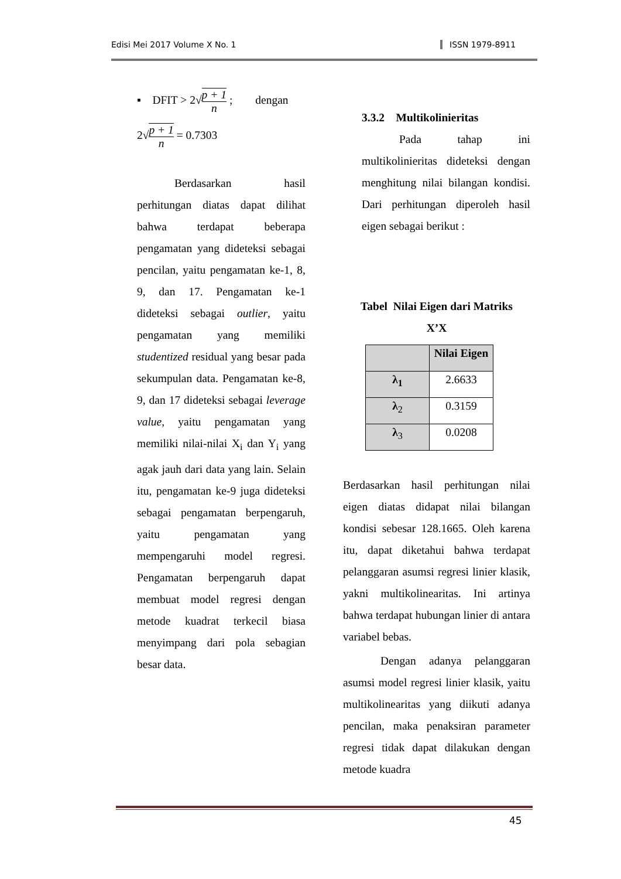Edisi Mei 2017 Volume X No. 1 ISSN 1979-8911
▪ DFIT > 2√p + 1 n ; dengan
2√p + 1 n = 0.7303
Berdasarkan hasil perhitungan diatas dapat dilihat bahwa terdapat beberapa pengamatan yang dideteksi sebagai pencilan, yaitu pengamatan ke-1, 8, 9, dan 17. Pengamatan ke-1 dideteksi sebagai outlier, yaitu pengamatan yang memiliki studentized residual yang besar pada sekumpulan data. Pengamatan ke-8, 9, dan 17 dideteksi sebagai leverage value, yaitu pengamatan yang memiliki nilai-nilai X<sub>i</sub> dan Y<sub>i</sub> yang agak jauh dari data yang lain. Selain itu, pengamatan ke-9 juga dideteksi sebagai pengamatan berpengaruh, yaitu pengamatan yang mempengaruhi model regresi. Pengamatan berpengaruh dapat membuat model regresi dengan metode kuadrat terkecil biasa menyimpang dari pola sebagian besar data.
3.3.2 Multikolinieritas
Pada tahap ini multikolinieritas dideteksi dengan menghitung nilai bilangan kondisi. Dari perhitungan diperoleh hasil eigen sebagai berikut :
Tabel Nilai Eigen dari Matriks
X’X
| | Nilai Eigen |
| --- | --- |
| λ<sub>1</sub> | 2.6633 |
| λ<sub>2</sub> | 0.3159 |
| λ<sub>3</sub> | 0.0208 |
Berdasarkan hasil perhitungan nilai eigen diatas didapat nilai bilangan kondisi sebesar 128.1665. Oleh karena itu, dapat diketahui bahwa terdapat pelanggaran asumsi regresi linier klasik, yakni multikolinearitas. Ini artinya bahwa terdapat hubungan linier di antara variabel bebas.
Dengan adanya pelanggaran asumsi model regresi linier klasik, yaitu multikolinearitas yang diikuti adanya pencilan, maka penaksiran parameter regresi tidak dapat dilakukan dengan metode kuadra
45